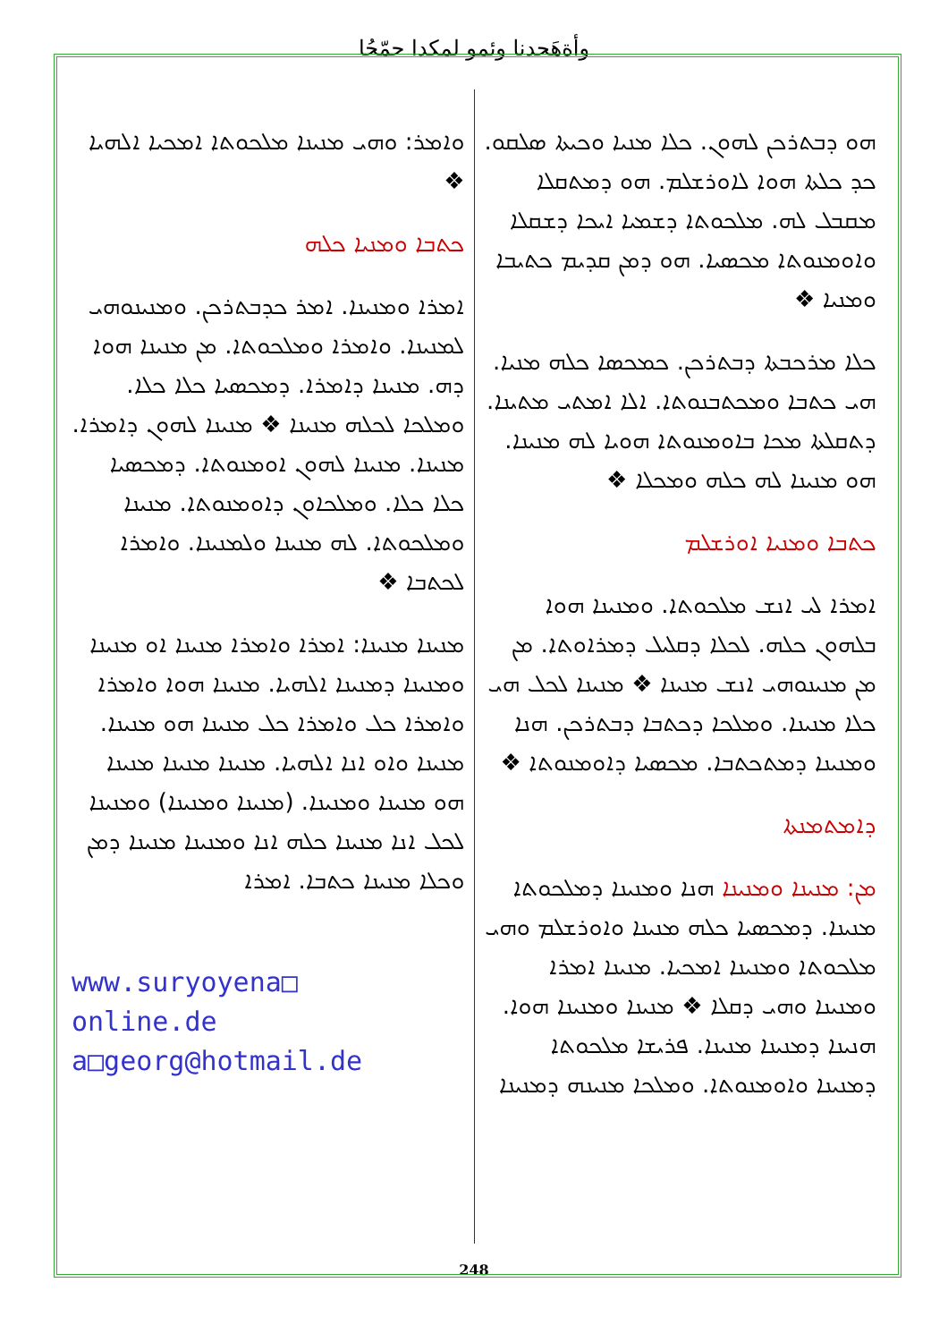وأةهَحدنا وئمو لمكدا حمّحُا
ܗܘ ܕܒܬܪܟܢ ܠܗܘܢ. ܟܠܐ ܡܢܝܐ ܘܟܝܬܐ ܣܠܩܘ. ܟܕ ܟܠܬܐ ܗܘܐ ܠܐܘܪܫܠܡ. ܗܘ ܕܡܬܩܠܐ ܡܩܒܠ ܠܗ. ܡܠܟܘܬܐ ܕܫܡܝܐ ܐܝܟܐ ܕܫܩܠܐ ܘܐܘܡܢܘܬܐ ܡܟܣܝܐ. ܗܘ ܕܡܢ ܩܕܝܡ ܟܬܝܒܐ ܘܡܢܝܐ ❖
ܟܠܐ ܡܪܟܒܬܐ ܕܒܬܪܟܢ. ܟܡܟܣܐ ܟܠܗ ܡܢܝܐ. ܗܝ ܟܬܒܐ ܘܡܟܬܒܢܘܬܐ. ܐܠܐ ܐܡܬܝ ܡܬܝܢܐ. ܕܬܩܠܬܐ ܡܟܐ ܒܐܘܡܢܘܬܐ ܗܘܝܐ ܠܗ ܡܢܝܢܐ. ܗܘ ܡܢܝܢܐ ܠܗ ܟܠܗ ܘܡܟܠܐ ❖
ܟܬܒܐ ܘܡܢܝܐ ܐܘܪܫܠܡ
ܐܡܪܐ ܠܝ ܐܢܫ ܡܠܟܘܬܐ. ܘܡܢܝܢܐ ܗܘܐ ܒܠܗܘܢ ܟܠܗ. ܠܟܠܐ ܕܩܠܝܠ ܕܡܪܐܘܬܐ. ܡܢ ܡܢ ܡܢܝܢܘܗܝ ܐܢܫ ܡܢܝܢܐ ❖ ܡܢܝܢܐ ܠܟܠ ܗܝ ܟܠܐ ܡܢܝܢܐ. ܘܡܠܟܐ ܕܟܬܒܐ ܕܒܬܪܟܢ. ܗܢܐ ܘܡܢܝܢܐ ܕܡܬܟܬܒܐ. ܡܟܣܝܐ ܕܐܘܡܢܘܬܐ ❖
ܕܐܡܬܡܢܬܐ
ܡܢ: ܡܢܝܢܐ ܘܡܢܝܢܐ ܗܢܐ ܘܡܢܝܢܐ ܕܡܠܟܘܬܐ ܡܢܝܢܐ. ܕܡܟܣܝܐ ܟܠܗ ܡܢܝܢܐ ܘܐܘܪܫܠܡ ܘܗܝ ܡܠܟܘܬܐ ܘܡܢܝܢܐ ܐܡܟܝܐ. ܡܢܝܢܐ ܐܡܪܐ ܘܡܢܝܢܐ ܘܗܝ ܕܩܠܐ ❖ ܡܢܝܢܐ ܘܡܢܝܢܐ ܗܘܐ. ܗܢܝܢܐ ܕܡܢܝܢܐ ܡܢܝܢܐ. ܦܪܝܫܐ ܡܠܟܘܬܐ ܕܡܢܝܢܐ ܘܐܘܡܢܘܬܐ. ܘܡܠܟܐ ܡܢܝܢܗ ܕܡܢܝܢܐ
ܘܐܡܪ: ܘܗܝ ܡܢܝܢܐ ܡܠܟܘܬܐ ܐܡܟܝܐ ܐܠܗܝܐ ❖
ܟܬܒܐ ܘܡܢܝܐ ܟܠܗ
ܐܡܪܐ ܘܡܢܝܢܐ. ܐܡܪ ܟܕܒܬܪܟܢ. ܘܡܢܝܢܘܗܝ ܠܡܢܝܢܐ. ܘܐܡܪܐ ܘܡܠܟܘܬܐ. ܡܢ ܡܢܝܢܐ ܗܘܐ ܕܗ. ܡܢܝܢܐ ܕܐܡܪܐ. ܕܡܟܣܝܐ ܟܠܐ ܟܠܐ. ܘܡܠܟܐ ܠܟܠܗ ܡܢܝܢܐ ❖ ܡܢܝܢܐ ܠܗܘܢ ܕܐܡܪܐ. ܡܢܝܢܐ. ܡܢܝܢܐ ܠܗܘܢ ܐܘܡܢܘܬܐ. ܕܡܟܣܝܐ ܟܠܐ ܟܠܐ. ܘܡܠܟܐܘܢ ܕܐܘܡܢܘܬܐ. ܡܢܝܢܐ ܘܡܠܟܘܬܐ. ܠܗ ܡܢܝܢܐ ܘܠܡܢܝܢܐ. ܘܐܡܪܐ ܠܟܬܒܐ ❖
ܡܢܝܢܐ ܡܢܝܢܐ: ܐܡܪܐ ܘܐܡܪܐ ܡܢܝܢܐ ܐܘ ܡܢܝܢܐ ܘܡܢܝܢܐ ܕܡܢܝܢܐ ܐܠܗܝܐ. ܡܢܝܢܐ ܗܘܐ ܘܐܡܪܐ ܘܐܡܪܐ ܟܠ ܘܐܡܪܐ ܟܠ ܡܢܝܢܐ ܗܘ ܡܢܝܢܐ. ܡܢܝܢܐ ܘܐܘ ܐܢܐ ܐܠܗܝܐ. ܡܢܝܢܐ ܡܢܝܢܐ ܡܢܝܢܐ ܗܘ ܡܢܝܢܐ ܘܡܢܝܢܐ. (ܡܢܝܢܐ ܘܡܢܝܢܐ) ܘܡܢܝܢܐ ܠܟܠ ܐܢܐ ܡܢܝܢܐ ܟܠܗ ܐܢܐ ܘܡܢܝܢܐ ܡܢܝܢܐ ܕܡܢ ܘܟܠܐ ܡܢܝܢܐ ܟܬܒܐ. ܐܡܪܐ
www.suryoyena□
online.de
a□georg@hotmail.de
248